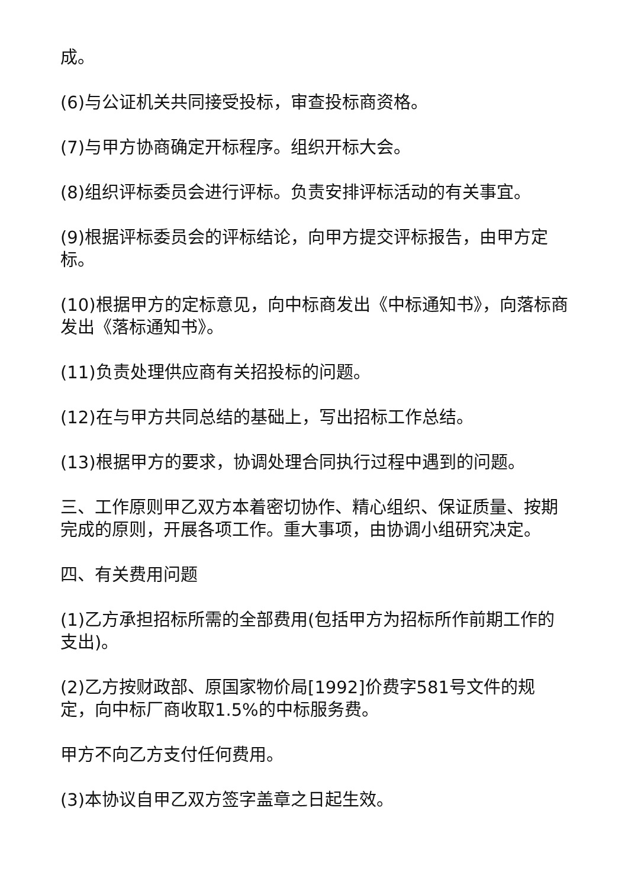成。
(6)与公证机关共同接受投标，审查投标商资格。
(7)与甲方协商确定开标程序。组织开标大会。
(8)组织评标委员会进行评标。负责安排评标活动的有关事宜。
(9)根据评标委员会的评标结论，向甲方提交评标报告，由甲方定标。
(10)根据甲方的定标意见，向中标商发出《中标通知书》，向落标商发出《落标通知书》。
(11)负责处理供应商有关招投标的问题。
(12)在与甲方共同总结的基础上，写出招标工作总结。
(13)根据甲方的要求，协调处理合同执行过程中遇到的问题。
三、工作原则甲乙双方本着密切协作、精心组织、保证质量、按期完成的原则，开展各项工作。重大事项，由协调小组研究决定。
四、有关费用问题
(1)乙方承担招标所需的全部费用(包括甲方为招标所作前期工作的支出)。
(2)乙方按财政部、原国家物价局[1992]价费字581号文件的规定，向中标厂商收取1.5%的中标服务费。
甲方不向乙方支付任何费用。
(3)本协议自甲乙双方签字盖章之日起生效。